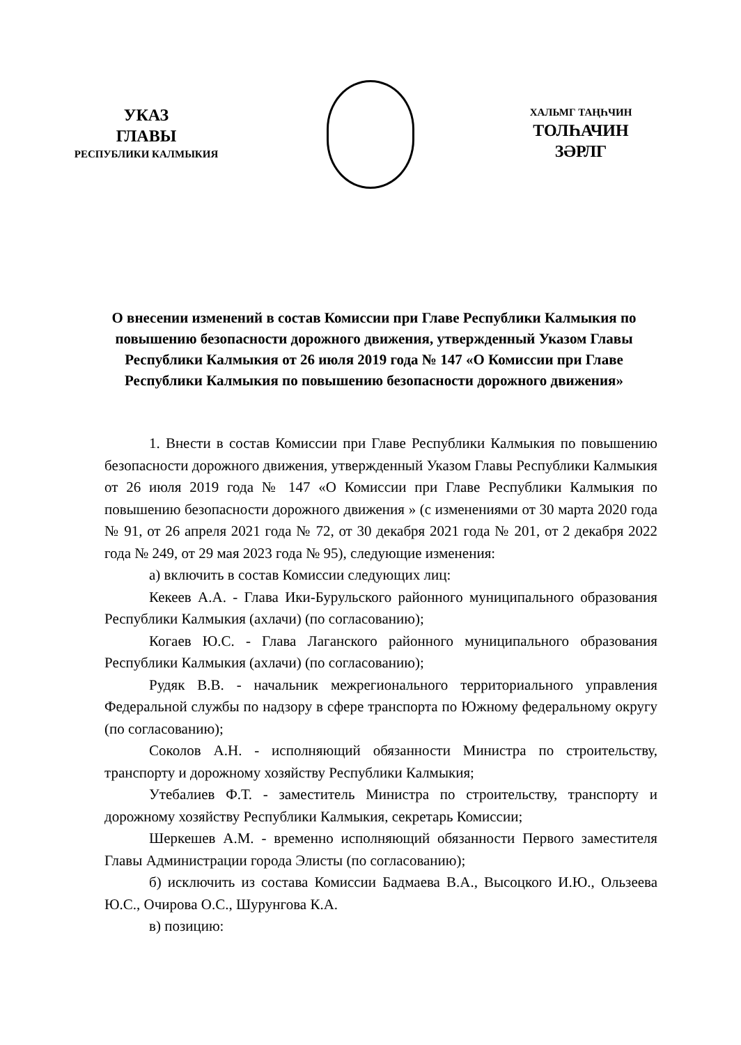УКАЗ
ГЛАВЫ
РЕСПУБЛИКИ КАЛМЫКИЯ
ХАЛЬМГ ТАҢҺЧИН
ТОЛҺАЧИН
ЗӘРЛГ
О внесении изменений в состав Комиссии при Главе Республики Калмыкия по повышению безопасности дорожного движения, утвержденный Указом Главы Республики Калмыкия от 26 июля 2019 года № 147 «О Комиссии при Главе Республики Калмыкия по повышению безопасности дорожного движения»
1. Внести в состав Комиссии при Главе Республики Калмыкия по повышению безопасности дорожного движения, утвержденный Указом Главы Республики Калмыкия от 26 июля 2019 года № 147 «О Комиссии при Главе Республики Калмыкия по повышению безопасности дорожного движения » (с изменениями от 30 марта 2020 года № 91, от 26 апреля 2021 года № 72, от 30 декабря 2021 года № 201, от 2 декабря 2022 года № 249, от 29 мая 2023 года № 95), следующие изменения:
а) включить в состав Комиссии следующих лиц:
Кекеев А.А. - Глава Ики-Бурульского районного муниципального образования Республики Калмыкия (ахлачи) (по согласованию);
Когаев Ю.С. - Глава Лаганского районного муниципального образования Республики Калмыкия (ахлачи) (по согласованию);
Рудяк В.В. - начальник межрегионального территориального управления Федеральной службы по надзору в сфере транспорта по Южному федеральному округу (по согласованию);
Соколов А.Н. - исполняющий обязанности Министра по строительству, транспорту и дорожному хозяйству Республики Калмыкия;
Утебалиев Ф.Т. - заместитель Министра по строительству, транспорту и дорожному хозяйству Республики Калмыкия, секретарь Комиссии;
Шеркешев А.М. - временно исполняющий обязанности Первого заместителя Главы Администрации города Элисты (по согласованию);
б) исключить из состава Комиссии Бадмаева В.А., Высоцкого И.Ю., Ользеева Ю.С., Очирова О.С., Шурунгова К.А.
в) позицию: